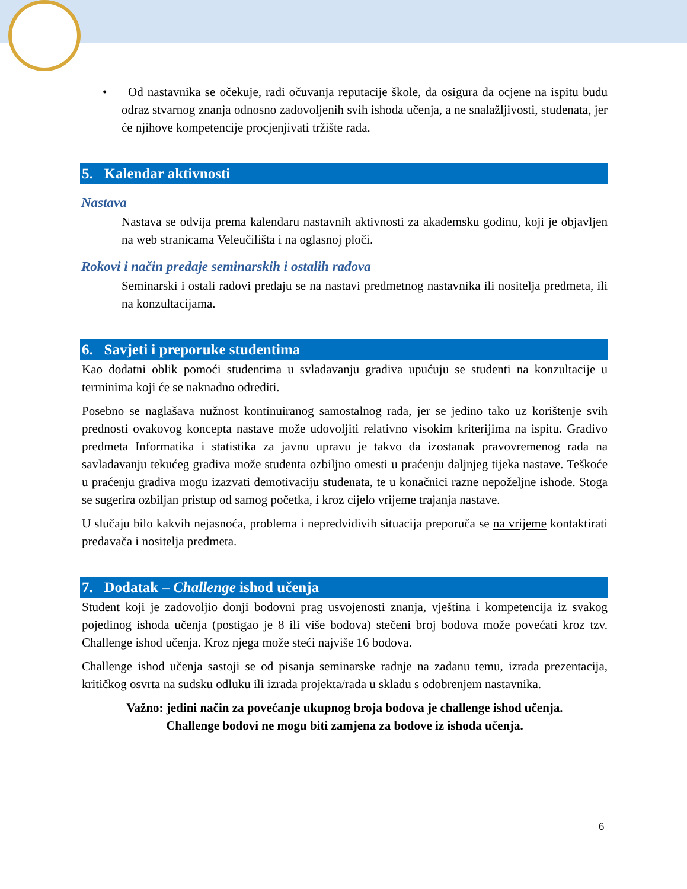• Od nastavnika se očekuje, radi očuvanja reputacije škole, da osigura da ocjene na ispitu budu odraz stvarnog znanja odnosno zadovoljenih svih ishoda učenja, a ne snalažljivosti, studenata, jer će njihove kompetencije procjenjivati tržište rada.
5. Kalendar aktivnosti
Nastava
Nastava se odvija prema kalendaru nastavnih aktivnosti za akademsku godinu, koji je objavljen na web stranicama Veleučilišta i na oglasnoj ploči.
Rokovi i način predaje seminarskih i ostalih radova
Seminarski i ostali radovi predaju se na nastavi predmetnog nastavnika ili nositelja predmeta, ili na konzultacijama.
6. Savjeti i preporuke studentima
Kao dodatni oblik pomoći studentima u svladavanju gradiva upućuju se studenti na konzultacije u terminima koji će se naknadno odrediti.
Posebno se naglašava nužnost kontinuiranog samostalnog rada, jer se jedino tako uz korištenje svih prednosti ovakovog koncepta nastave može udovoljiti relativno visokim kriterijima na ispitu. Gradivo predmeta Informatika i statistika za javnu upravu je takvo da izostanak pravovremenog rada na savladavanju tekućeg gradiva može studenta ozbiljno omesti u praćenju daljnjeg tijeka nastave. Teškoće u praćenju gradiva mogu izazvati demotivaciju studenata, te u konačnici razne nepoželjne ishode. Stoga se sugerira ozbiljan pristup od samog početka, i kroz cijelo vrijeme trajanja nastave.
U slučaju bilo kakvih nejasnoća, problema i nepredvidivih situacija preporuča se na vrijeme kontaktirati predavača i nositelja predmeta.
7. Dodatak – Challenge ishod učenja
Student koji je zadovoljio donji bodovni prag usvojenosti znanja, vještina i kompetencija iz svakog pojedinog ishoda učenja (postigao je 8 ili više bodova) stečeni broj bodova može povećati kroz tzv. Challenge ishod učenja. Kroz njega može steći najviše 16 bodova.
Challenge ishod učenja sastoji se od pisanja seminarske radnje na zadanu temu, izrada prezentacija, kritičkog osvrta na sudsku odluku ili izrada projekta/rada u skladu s odobrenjem nastavnika.
Važno: jedini način za povećanje ukupnog broja bodova je challenge ishod učenja.
Challenge bodovi ne mogu biti zamjena za bodove iz ishoda učenja.
6